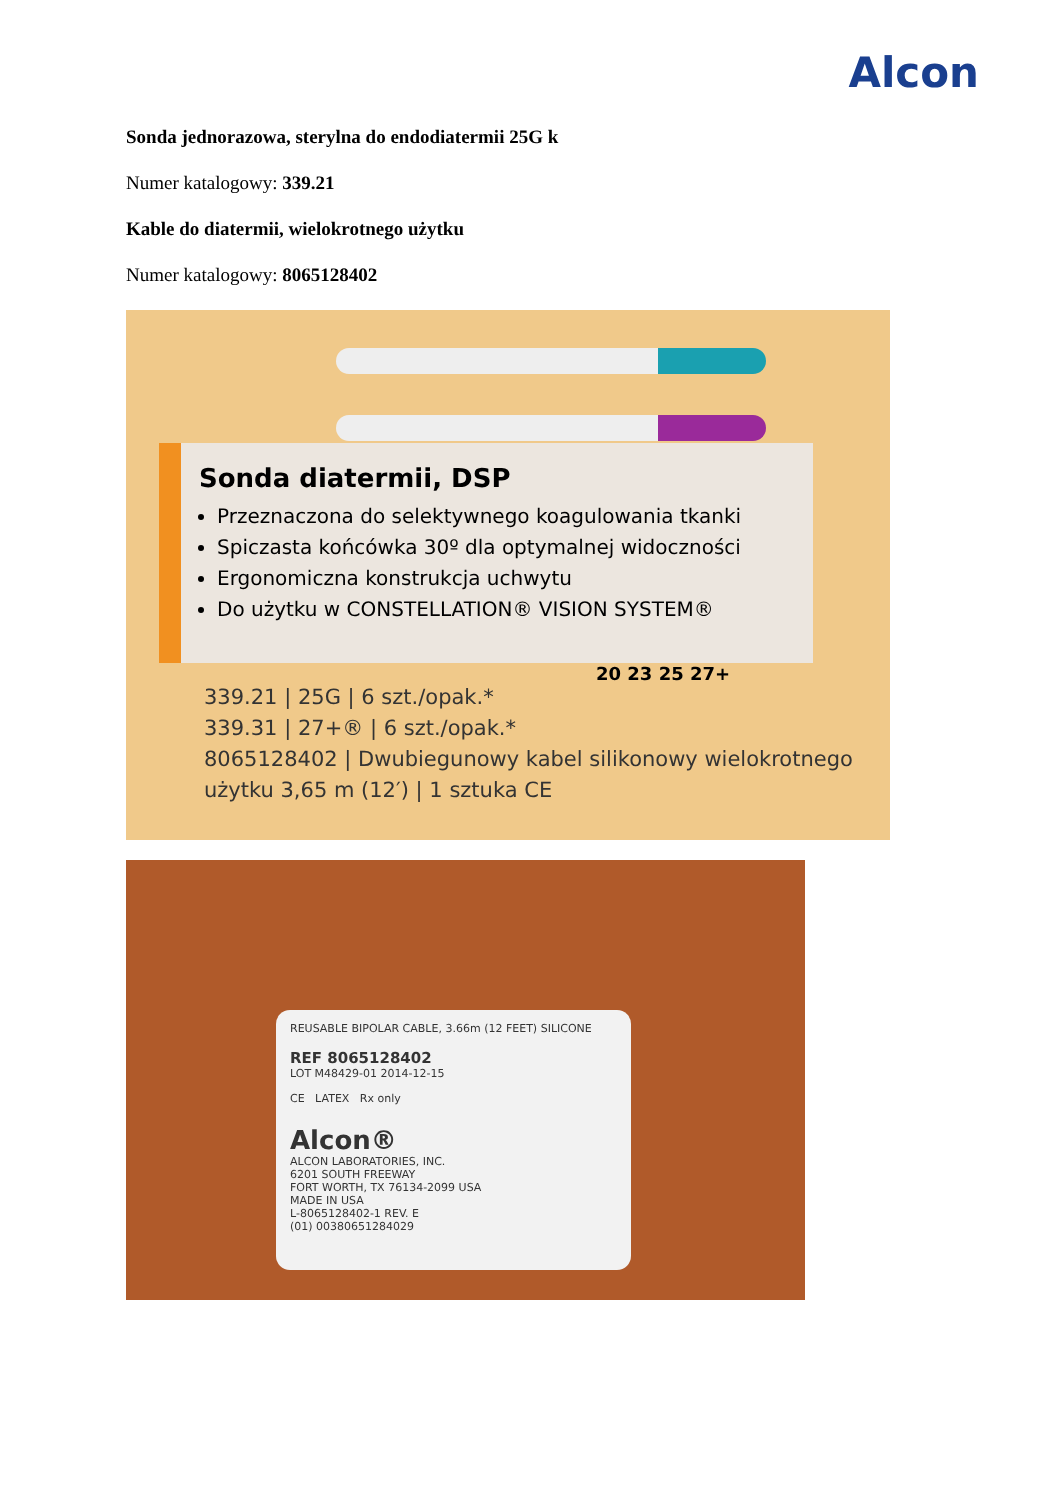Alcon
Sonda jednorazowa, sterylna do endodiatermii 25G k
Numer katalogowy: 339.21
Kable do diatermii, wielokrotnego użytku
Numer katalogowy: 8065128402
Sonda diatermii, DSP
Przeznaczona do selektywnego koagulowania tkanki
Spiczasta końcówka 30º dla optymalnej widoczności
Ergonomiczna konstrukcja uchwytu
Do użytku w CONSTELLATION® VISION SYSTEM®
339.21 | 25G | 6 szt./opak.*
339.31 | 27+® | 6 szt./opak.*
8065128402 | Dwubiegunowy kabel silikonowy wielokrotnego
użytku 3,65 m (12′) | 1 sztuka CE
20 23 25 27+
REUSABLE BIPOLAR CABLE, 3.66m (12 FEET) SILICONE
REF 8065128402
LOT M48429-01 2014-12-15
CE LATEX Rx only
Alcon®
ALCON LABORATORIES, INC.
6201 SOUTH FREEWAY
FORT WORTH, TX 76134-2099 USA
MADE IN USA
L-8065128402-1 REV. E
(01) 00380651284029